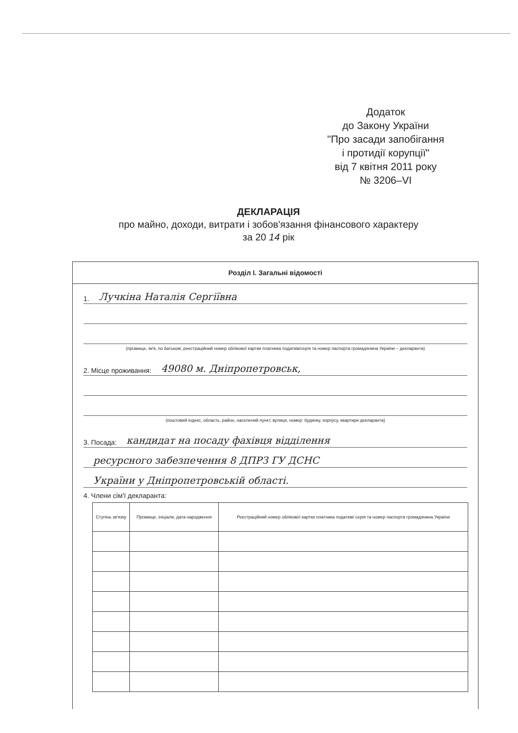Додаток
до Закону України
"Про засади запобігання
і протидії корупції"
від 7 квітня 2011 року
№ 3206–VI
ДЕКЛАРАЦІЯ
про майно, доходи, витрати і зобов'язання фінансового характеру
за 20 14 рік
Розділ I. Загальні відомості
1. Лучкіна Наталія Сергіївна
(прізвище, ім'я, по батькові, реєстраційний номер облікової картки платника податків/серія та номер паспорта громадянина України – декларанта)
2. Місце проживання: 49080 м. Дніпропетровськ,
(поштовий індекс, область, район, населений пункт, вулиця, номер: будинку, корпусу, квартири декларанта)
3. Посада: кандидат на посаду фахівця відділення
ресурсного забезпечення 8 ДПРЗ ГУ ДСНС
України у Дніпропетровській області.
4. Члени сім'ї декларанта:
| Ступінь зв'язку | Прізвище, ініціали, дата народження | Реєстраційний номер облікової картки платника податків/ серія та номер паспорта громадянина України |
| --- | --- | --- |